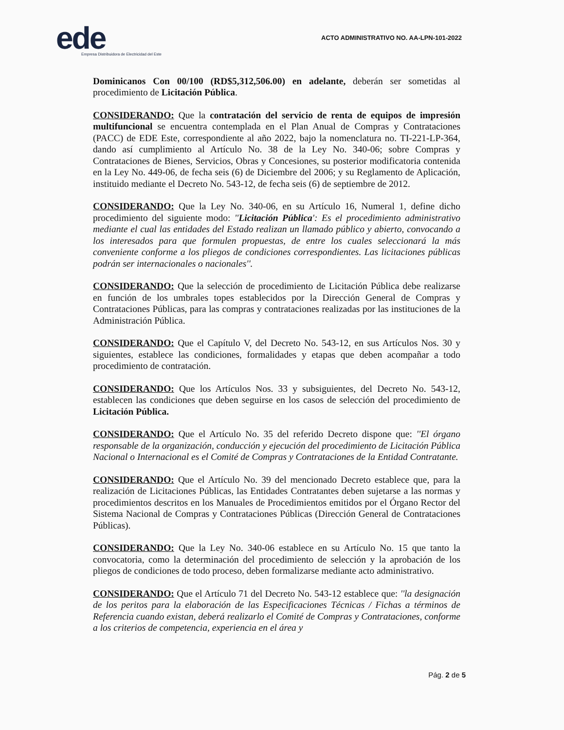ede
Empresa Distribuidora de Electricidad del Este
ACTO ADMINISTRATIVO NO. AA-LPN-101-2022
Dominicanos Con 00/100 (RD$5,312,506.00) en adelante, deberán ser sometidas al procedimiento de Licitación Pública.
CONSIDERANDO: Que la contratación del servicio de renta de equipos de impresión multifuncional se encuentra contemplada en el Plan Anual de Compras y Contrataciones (PACC) de EDE Este, correspondiente al año 2022, bajo la nomenclatura no. TI-221-LP-364, dando así cumplimiento al Artículo No. 38 de la Ley No. 340-06; sobre Compras y Contrataciones de Bienes, Servicios, Obras y Concesiones, su posterior modificatoria contenida en la Ley No. 449-06, de fecha seis (6) de Diciembre del 2006; y su Reglamento de Aplicación, instituido mediante el Decreto No. 543-12, de fecha seis (6) de septiembre de 2012.
CONSIDERANDO: Que la Ley No. 340-06, en su Artículo 16, Numeral 1, define dicho procedimiento del siguiente modo: ''Licitación Pública': Es el procedimiento administrativo mediante el cual las entidades del Estado realizan un llamado público y abierto, convocando a los interesados para que formulen propuestas, de entre los cuales seleccionará la más conveniente conforme a los pliegos de condiciones correspondientes. Las licitaciones públicas podrán ser internacionales o nacionales''.
CONSIDERANDO: Que la selección de procedimiento de Licitación Pública debe realizarse en función de los umbrales topes establecidos por la Dirección General de Compras y Contrataciones Públicas, para las compras y contrataciones realizadas por las instituciones de la Administración Pública.
CONSIDERANDO: Que el Capítulo V, del Decreto No. 543-12, en sus Artículos Nos. 30 y siguientes, establece las condiciones, formalidades y etapas que deben acompañar a todo procedimiento de contratación.
CONSIDERANDO: Que los Artículos Nos. 33 y subsiguientes, del Decreto No. 543-12, establecen las condiciones que deben seguirse en los casos de selección del procedimiento de Licitación Pública.
CONSIDERANDO: Que el Artículo No. 35 del referido Decreto dispone que: ''El órgano responsable de la organización, conducción y ejecución del procedimiento de Licitación Pública Nacional o Internacional es el Comité de Compras y Contrataciones de la Entidad Contratante.
CONSIDERANDO: Que el Artículo No. 39 del mencionado Decreto establece que, para la realización de Licitaciones Públicas, las Entidades Contratantes deben sujetarse a las normas y procedimientos descritos en los Manuales de Procedimientos emitidos por el Órgano Rector del Sistema Nacional de Compras y Contrataciones Públicas (Dirección General de Contrataciones Públicas).
CONSIDERANDO: Que la Ley No. 340-06 establece en su Artículo No. 15 que tanto la convocatoria, como la determinación del procedimiento de selección y la aprobación de los pliegos de condiciones de todo proceso, deben formalizarse mediante acto administrativo.
CONSIDERANDO: Que el Artículo 71 del Decreto No. 543-12 establece que: ''la designación de los peritos para la elaboración de las Especificaciones Técnicas / Fichas a términos de Referencia cuando existan, deberá realizarlo el Comité de Compras y Contrataciones, conforme a los criterios de competencia, experiencia en el área y
Pág. 2 de 5